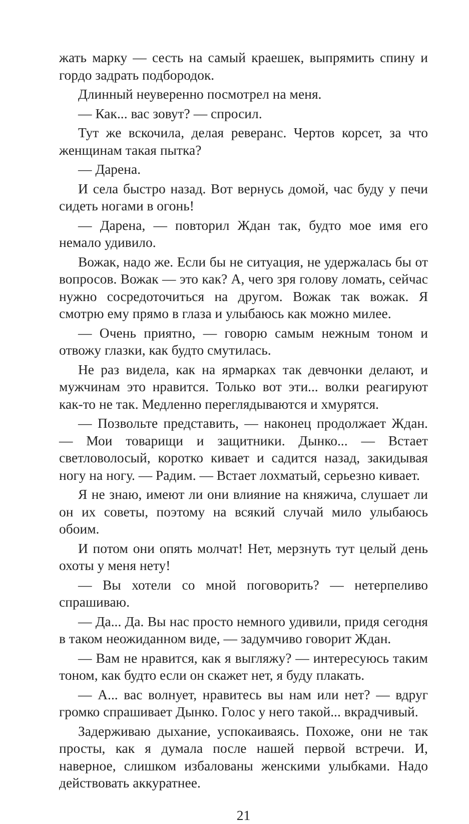жать марку — сесть на самый краешек, выпрямить спину и гордо задрать подбородок.
Длинный неуверенно посмотрел на меня.
— Как... вас зовут? — спросил.
Тут же вскочила, делая реверанс. Чертов корсет, за что женщинам такая пытка?
— Дарена.
И села быстро назад. Вот вернусь домой, час буду у печи сидеть ногами в огонь!
— Дарена, — повторил Ждан так, будто мое имя его немало удивило.
Вожак, надо же. Если бы не ситуация, не удержалась бы от вопросов. Вожак — это как? А, чего зря голову ломать, сейчас нужно сосредоточиться на другом. Вожак так вожак. Я смотрю ему прямо в глаза и улыбаюсь как можно милее.
— Очень приятно, — говорю самым нежным тоном и отвожу глазки, как будто смутилась.
Не раз видела, как на ярмарках так девчонки делают, и мужчинам это нравится. Только вот эти... волки реагируют как-то не так. Медленно переглядываются и хмурятся.
— Позвольте представить, — наконец продолжает Ждан. — Мои товарищи и защитники. Дынко... — Встает светловолосый, коротко кивает и садится назад, закидывая ногу на ногу. — Радим. — Встает лохматый, серьезно кивает.
Я не знаю, имеют ли они влияние на княжича, слушает ли он их советы, поэтому на всякий случай мило улыбаюсь обоим.
И потом они опять молчат! Нет, мерзнуть тут целый день охоты у меня нету!
— Вы хотели со мной поговорить? — нетерпеливо спрашиваю.
— Да... Да. Вы нас просто немного удивили, придя сегодня в таком неожиданном виде, — задумчиво говорит Ждан.
— Вам не нравится, как я выгляжу? — интересуюсь таким тоном, как будто если он скажет нет, я буду плакать.
— А... вас волнует, нравитесь вы нам или нет? — вдруг громко спрашивает Дынко. Голос у него такой... вкрадчивый.
Задерживаю дыхание, успокаиваясь. Похоже, они не так просты, как я думала после нашей первой встречи. И, наверное, слишком избалованы женскими улыбками. Надо действовать аккуратнее.
21